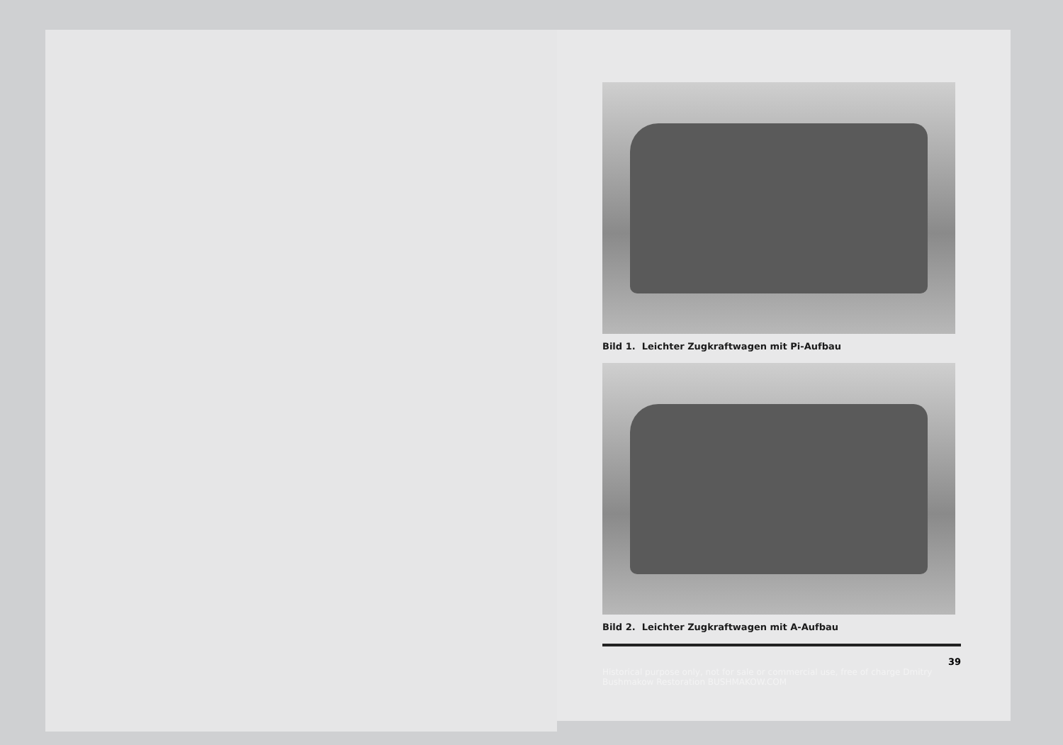Bild 1. Leichter Zugkraftwagen mit Pi-Aufbau
Bild 2. Leichter Zugkraftwagen mit A-Aufbau
39
Historical purpose only, not for sale or commercial use, free of charge Dmitry Bushmakow Restoration BUSHMAKOW.COM